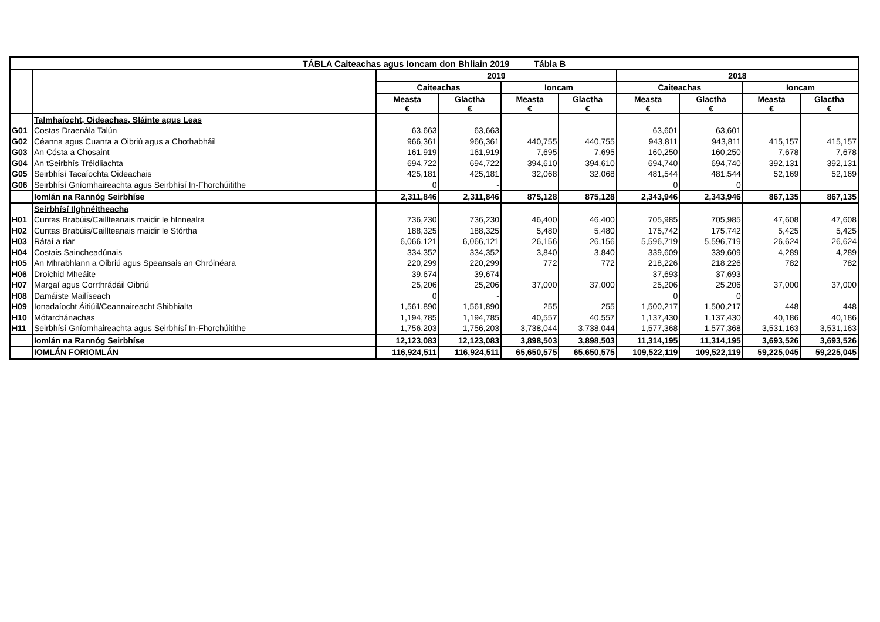| TÁBLA Caiteachas agus Ioncam don Bhliain 2019 Tábla B | | | | | | | | | |
| --- | --- | --- | --- | --- | --- | --- | --- | --- | --- |
| | | 2019 | | | | 2018 | | | |
| | | Caiteachas | | Ioncam | | Caiteachas | | Ioncam | |
| | | Measta € | Glactha € | Measta € | Glactha € | Measta € | Glactha € | Measta € | Glactha € |
| | Talmhaíocht, Oideachas, Sláinte agus Leas | | | | | | | | |
| G01 | Costas Draenála Talún | 63,663 | 63,663 | | | 63,601 | 63,601 | | |
| G02 | Céanna agus Cuanta a Oibriú agus a Chothabháil | 966,361 | 966,361 | 440,755 | 440,755 | 943,811 | 943,811 | 415,157 | 415,157 |
| G03 | An Cósta a Chosaint | 161,919 | 161,919 | 7,695 | 7,695 | 160,250 | 160,250 | 7,678 | 7,678 |
| G04 | An tSeirbhís Tréidliachta | 694,722 | 694,722 | 394,610 | 394,610 | 694,740 | 694,740 | 392,131 | 392,131 |
| G05 | Seirbhísí Tacaíochta Oideachais | 425,181 | 425,181 | 32,068 | 32,068 | 481,544 | 481,544 | 52,169 | 52,169 |
| G06 | Seirbhísí Gníomhaireachta agus Seirbhísí In-Fhorchúitithe | 0 | - | | | 0 | 0 | | |
| | Iomlán na Rannóg Seirbhíse | 2,311,846 | 2,311,846 | 875,128 | 875,128 | 2,343,946 | 2,343,946 | 867,135 | 867,135 |
| | Seirbhísí Ilghnéitheacha | | | | | | | | |
| H01 | Cuntas Brabúis/Caillteanais maidir le hInnealra | 736,230 | 736,230 | 46,400 | 46,400 | 705,985 | 705,985 | 47,608 | 47,608 |
| H02 | Cuntas Brabúis/Caillteanais maidir le Stórtha | 188,325 | 188,325 | 5,480 | 5,480 | 175,742 | 175,742 | 5,425 | 5,425 |
| H03 | Rátaí a riar | 6,066,121 | 6,066,121 | 26,156 | 26,156 | 5,596,719 | 5,596,719 | 26,624 | 26,624 |
| H04 | Costais Saincheadúnais | 334,352 | 334,352 | 3,840 | 3,840 | 339,609 | 339,609 | 4,289 | 4,289 |
| H05 | An Mhrabhlann a Oibriú agus Speansais an Chróinéara | 220,299 | 220,299 | 772 | 772 | 218,226 | 218,226 | 782 | 782 |
| H06 | Droichid Mheáite | 39,674 | 39,674 | | | 37,693 | 37,693 | | |
| H07 | Margaí agus Corrthrádáil Oibriú | 25,206 | 25,206 | 37,000 | 37,000 | 25,206 | 25,206 | 37,000 | 37,000 |
| H08 | Damáiste Mailíseach | 0 | - | | | 0 | 0 | | |
| H09 | Ionadaíocht Áitiúil/Ceannaireacht Shibhialta | 1,561,890 | 1,561,890 | 255 | 255 | 1,500,217 | 1,500,217 | 448 | 448 |
| H10 | Mótarchánachas | 1,194,785 | 1,194,785 | 40,557 | 40,557 | 1,137,430 | 1,137,430 | 40,186 | 40,186 |
| H11 | Seirbhísí Gníomhaireachta agus Seirbhísí In-Fhorchúitithe | 1,756,203 | 1,756,203 | 3,738,044 | 3,738,044 | 1,577,368 | 1,577,368 | 3,531,163 | 3,531,163 |
| | Iomlán na Rannóg Seirbhíse | 12,123,083 | 12,123,083 | 3,898,503 | 3,898,503 | 11,314,195 | 11,314,195 | 3,693,526 | 3,693,526 |
| | IOMLÁN FORIOMLÁN | 116,924,511 | 116,924,511 | 65,650,575 | 65,650,575 | 109,522,119 | 109,522,119 | 59,225,045 | 59,225,045 |